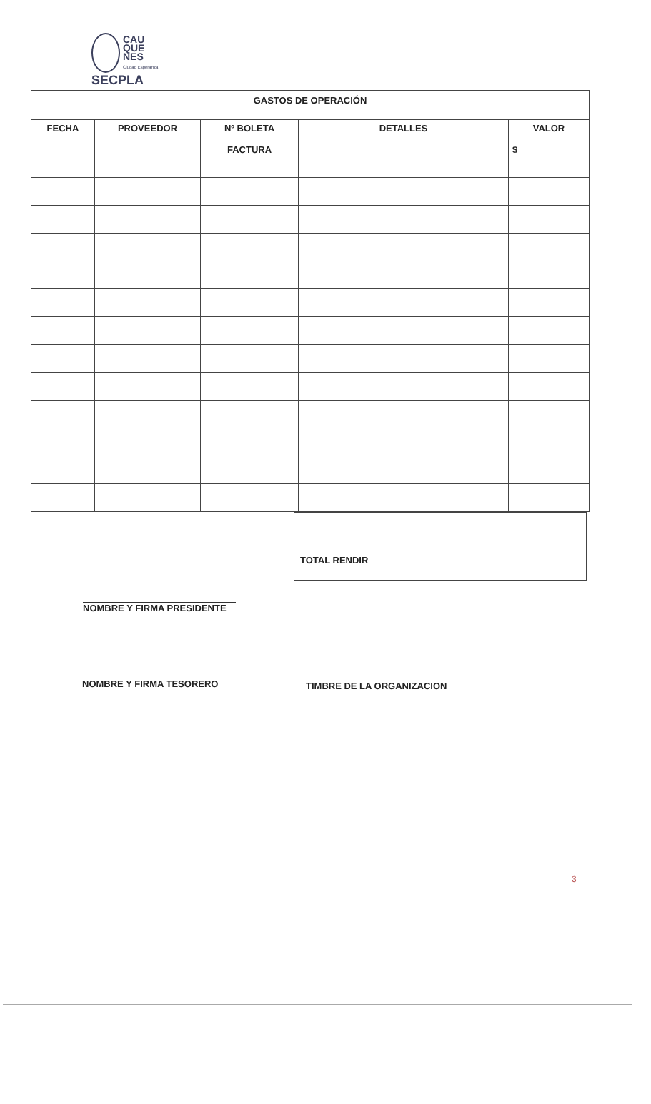CAU
QUE
NES
Ciudad Esperanza
SECPLA
| GASTOS DE OPERACIÓN | | | | |
| --- | --- | --- | --- | --- |
| FECHA | PROVEEDOR | Nº BOLETA FACTURA | DETALLES | VALOR $ |
| TOTAL RENDIR | |
NOMBRE Y FIRMA PRESIDENTE
NOMBRE Y FIRMA TESORERO
TIMBRE DE LA ORGANIZACION
3